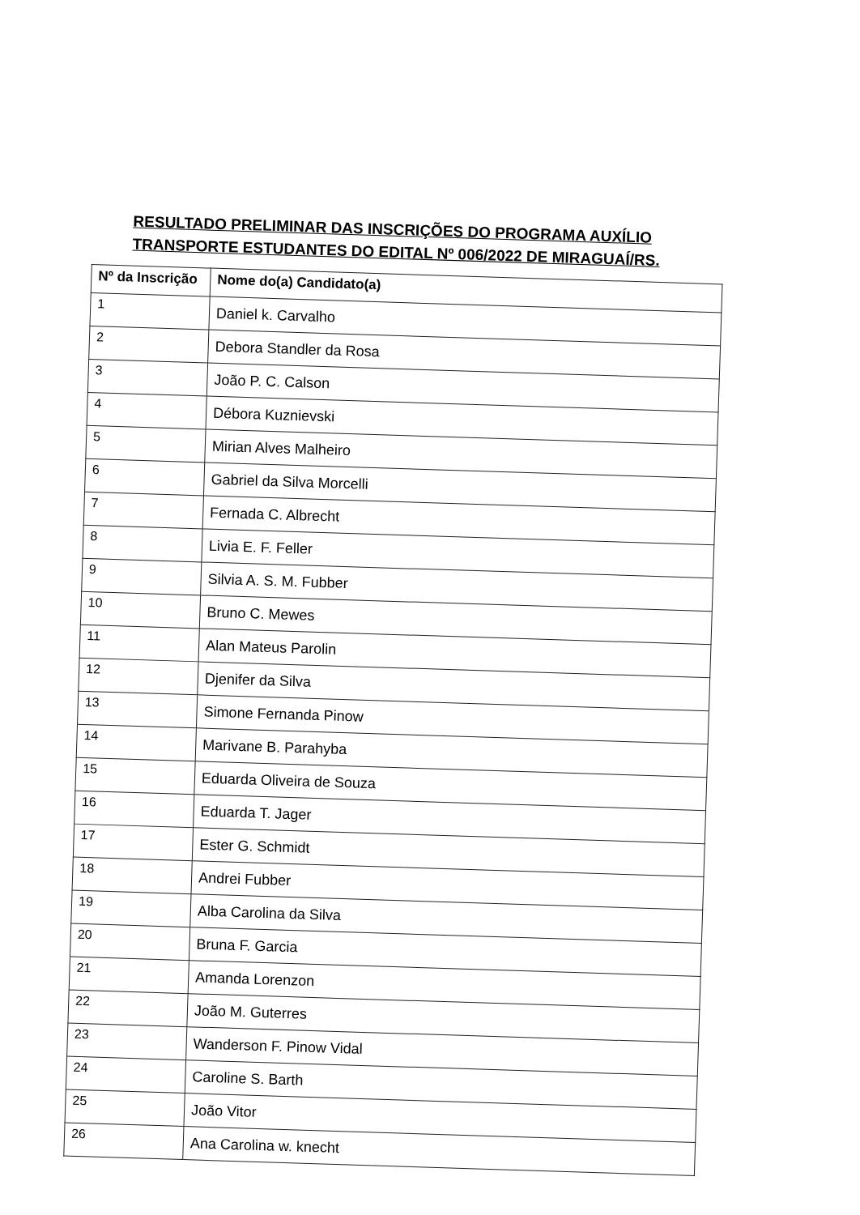RESULTADO PRELIMINAR DAS INSCRIÇÕES DO PROGRAMA AUXÍLIO TRANSPORTE ESTUDANTES DO EDITAL Nº 006/2022 DE MIRAGUAÍ/RS.
| Nº da Inscrição | Nome do(a) Candidato(a) |
| --- | --- |
| 1 | Daniel k. Carvalho |
| 2 | Debora Standler da Rosa |
| 3 | João P. C. Calson |
| 4 | Débora Kuznievski |
| 5 | Mirian Alves Malheiro |
| 6 | Gabriel da Silva Morcelli |
| 7 | Fernada C. Albrecht |
| 8 | Livia E. F. Feller |
| 9 | Silvia A. S. M. Fubber |
| 10 | Bruno C. Mewes |
| 11 | Alan Mateus Parolin |
| 12 | Djenifer da Silva |
| 13 | Simone Fernanda Pinow |
| 14 | Marivane B. Parahyba |
| 15 | Eduarda Oliveira de Souza |
| 16 | Eduarda T. Jager |
| 17 | Ester G. Schmidt |
| 18 | Andrei Fubber |
| 19 | Alba Carolina da Silva |
| 20 | Bruna F. Garcia |
| 21 | Amanda Lorenzon |
| 22 | João M. Guterres |
| 23 | Wanderson F. Pinow Vidal |
| 24 | Caroline S. Barth |
| 25 | João Vitor |
| 26 | Ana Carolina w. knecht |